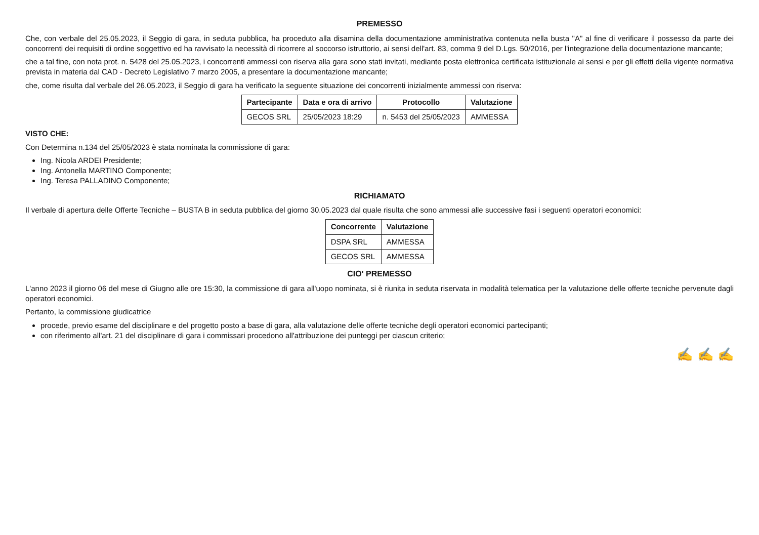PREMESSO
Che, con verbale del 25.05.2023, il Seggio di gara, in seduta pubblica, ha proceduto alla disamina della documentazione amministrativa contenuta nella busta "A" al fine di verificare il possesso da parte dei concorrenti dei requisiti di ordine soggettivo ed ha ravvisato la necessità di ricorrere al soccorso istruttorio, ai sensi dell'art. 83, comma 9 del D.Lgs. 50/2016, per l'integrazione della documentazione mancante;
che a tal fine, con nota prot. n. 5428 del 25.05.2023, i concorrenti ammessi con riserva alla gara sono stati invitati, mediante posta elettronica certificata istituzionale ai sensi e per gli effetti della vigente normativa prevista in materia dal CAD - Decreto Legislativo 7 marzo 2005, a presentare la documentazione mancante;
che, come risulta dal verbale del 26.05.2023, il Seggio di gara ha verificato la seguente situazione dei concorrenti inizialmente ammessi con riserva:
| Partecipante | Data e ora di arrivo | Protocollo | Valutazione |
| --- | --- | --- | --- |
| GECOS SRL | 25/05/2023 18:29 | n. 5453 del 25/05/2023 | AMMESSA |
VISTO CHE:
Con Determina n.134 del 25/05/2023 è stata nominata la commissione di gara:
Ing. Nicola ARDEI Presidente;
Ing. Antonella MARTINO Componente;
Ing. Teresa PALLADINO Componente;
RICHIAMATO
Il verbale di apertura delle Offerte Tecniche – BUSTA B in seduta pubblica del giorno 30.05.2023 dal quale risulta che sono ammessi alle successive fasi i seguenti operatori economici:
| Concorrente | Valutazione |
| --- | --- |
| DSPA SRL | AMMESSA |
| GECOS SRL | AMMESSA |
CIO' PREMESSO
L'anno 2023 il giorno 06 del mese di Giugno alle ore 15:30, la commissione di gara all'uopo nominata, si è riunita in seduta riservata in modalità telematica per la valutazione delle offerte tecniche pervenute dagli operatori economici.
Pertanto, la commissione giudicatrice
procede, previo esame del disciplinare e del progetto posto a base di gara, alla valutazione delle offerte tecniche degli operatori economici partecipanti;
con riferimento all'art. 21 del disciplinare di gara i commissari procedono all'attribuzione dei punteggi per ciascun criterio;
✍ ✍ ✍